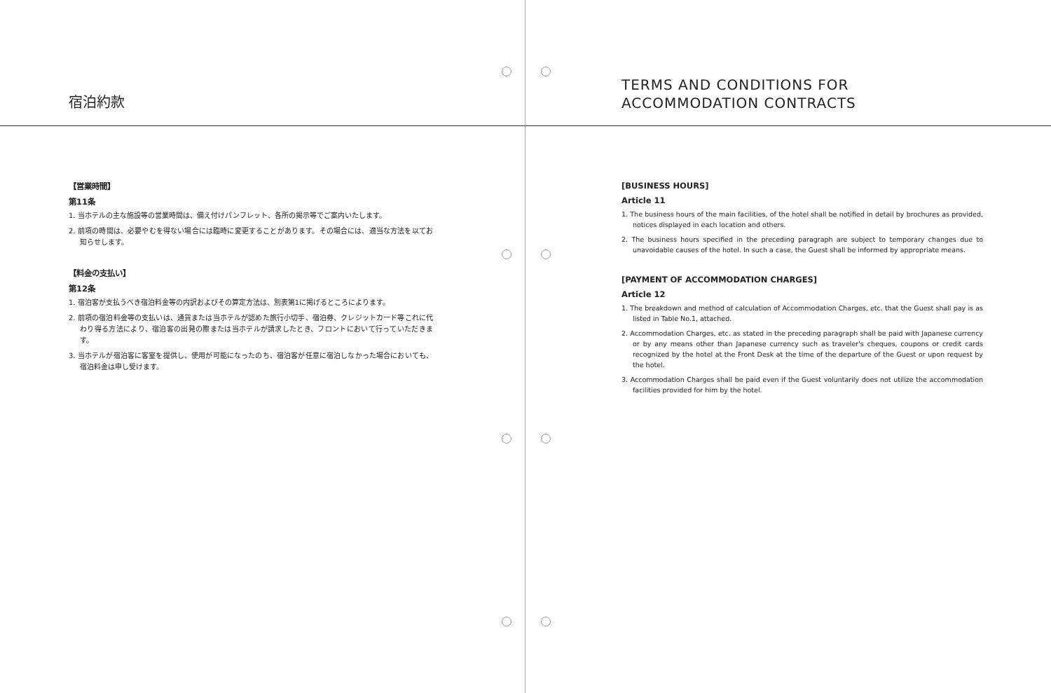宿泊約款
【営業時間】
第11条
1. 当ホテルの主な施設等の営業時間は、備え付けパンフレット、各所の掲示等でご案内いたします。
2. 前項の時間は、必要やむを得ない場合には臨時に変更することがあります。その場合には、適当な方法を以てお知らせします。
【料金の支払い】
第12条
1. 宿泊客が支払うべき宿泊料金等の内訳およびその算定方法は、別表第1に掲げるところによります。
2. 前項の宿泊料金等の支払いは、通貨または当ホテルが認めた旅行小切手、宿泊券、クレジットカード等これに代わり得る方法により、宿泊客の出発の際または当ホテルが請求したとき、フロントにおいて行っていただきます。
3. 当ホテルが宿泊客に客室を提供し、使用が可能になったのち、宿泊客が任意に宿泊しなかった場合においても、宿泊料金は申し受けます。
TERMS AND CONDITIONS FOR
ACCOMMODATION CONTRACTS
[BUSINESS HOURS]
Article 11
1. The business hours of the main facilities, of the hotel shall be notified in detail by brochures as provided, notices displayed in each location and others.
2. The business hours specified in the preceding paragraph are subject to temporary changes due to unavoidable causes of the hotel. In such a case, the Guest shall be informed by appropriate means.
[PAYMENT OF ACCOMMODATION CHARGES]
Article 12
1. The breakdown and method of calculation of Accommodation Charges, etc. that the Guest shall pay is as listed in Table No.1, attached.
2. Accommodation Charges, etc. as stated in the preceding paragraph shall be paid with Japanese currency or by any means other than Japanese currency such as traveler's cheques, coupons or credit cards recognized by the hotel at the Front Desk at the time of the departure of the Guest or upon request by the hotel.
3. Accommodation Charges shall be paid even if the Guest voluntarily does not utilize the accommodation facilities provided for him by the hotel.